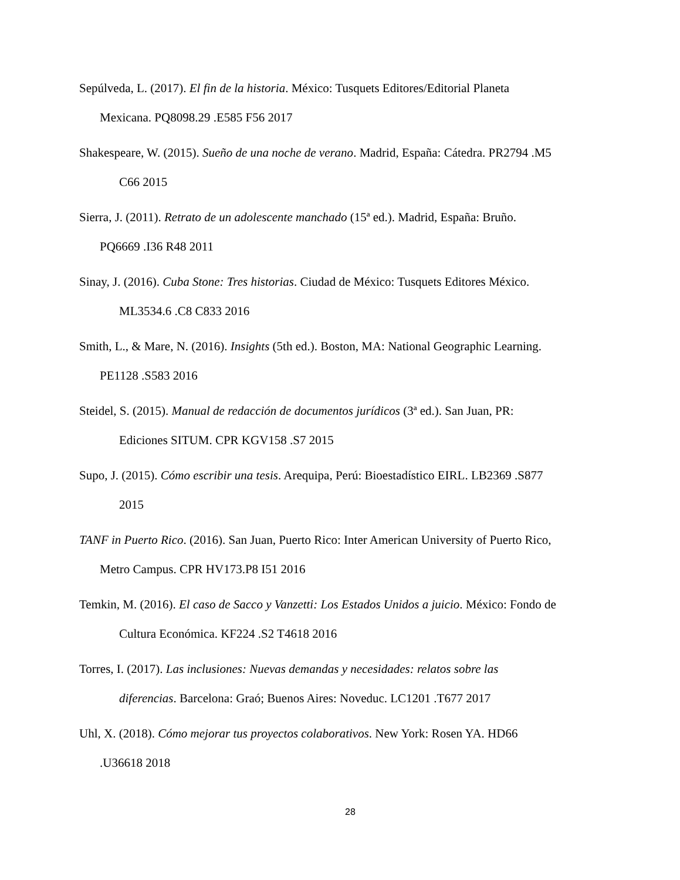Sepúlveda, L. (2017). El fin de la historia. México: Tusquets Editores/Editorial Planeta
Mexicana. PQ8098.29 .E585 F56 2017
Shakespeare, W. (2015). Sueño de una noche de verano. Madrid, España: Cátedra. PR2794 .M5
C66 2015
Sierra, J. (2011). Retrato de un adolescente manchado (15ª ed.). Madrid, España: Bruño.
PQ6669 .I36 R48 2011
Sinay, J. (2016). Cuba Stone: Tres historias. Ciudad de México: Tusquets Editores México.
ML3534.6 .C8 C833 2016
Smith, L., & Mare, N. (2016). Insights (5th ed.). Boston, MA: National Geographic Learning.
PE1128 .S583 2016
Steidel, S. (2015). Manual de redacción de documentos jurídicos (3ª ed.). San Juan, PR:
Ediciones SITUM. CPR KGV158 .S7 2015
Supo, J. (2015). Cómo escribir una tesis. Arequipa, Perú: Bioestadístico EIRL. LB2369 .S877
2015
TANF in Puerto Rico. (2016). San Juan, Puerto Rico: Inter American University of Puerto Rico,
Metro Campus. CPR HV173.P8 I51 2016
Temkin, M. (2016). El caso de Sacco y Vanzetti: Los Estados Unidos a juicio. México: Fondo de
Cultura Económica. KF224 .S2 T4618 2016
Torres, I. (2017). Las inclusiones: Nuevas demandas y necesidades: relatos sobre las
diferencias. Barcelona: Graó; Buenos Aires: Noveduc. LC1201 .T677 2017
Uhl, X. (2018). Cómo mejorar tus proyectos colaborativos. New York: Rosen YA. HD66
.U36618 2018
28